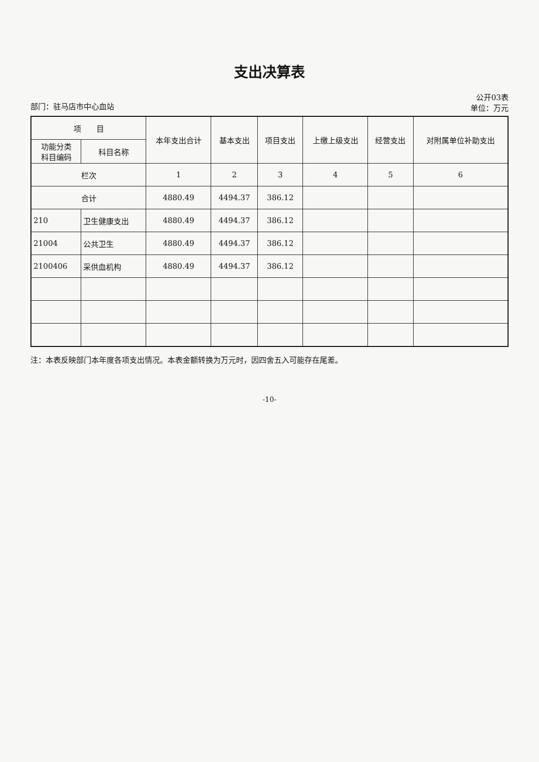支出决算表
部门：驻马店市中心血站 公开03表
单位：万元
| 项 目 | | 本年支出合计 | 基本支出 | 项目支出 | 上缴上级支出 | 经营支出 | 对附属单位补助支出 |
| --- | --- | --- | --- | --- | --- | --- | --- |
| 功能分类 科目编码 | 科目名称 | | | | | | |
| 栏次 | | 1 | 2 | 3 | 4 | 5 | 6 |
| 合计 | | 4880.49 | 4494.37 | 386.12 | | | |
| 210 | 卫生健康支出 | 4880.49 | 4494.37 | 386.12 | | | |
| 21004 | 公共卫生 | 4880.49 | 4494.37 | 386.12 | | | |
| 2100406 | 采供血机构 | 4880.49 | 4494.37 | 386.12 | | | |
注：本表反映部门本年度各项支出情况。本表金额转换为万元时，因四舍五入可能存在尾差。
-10-